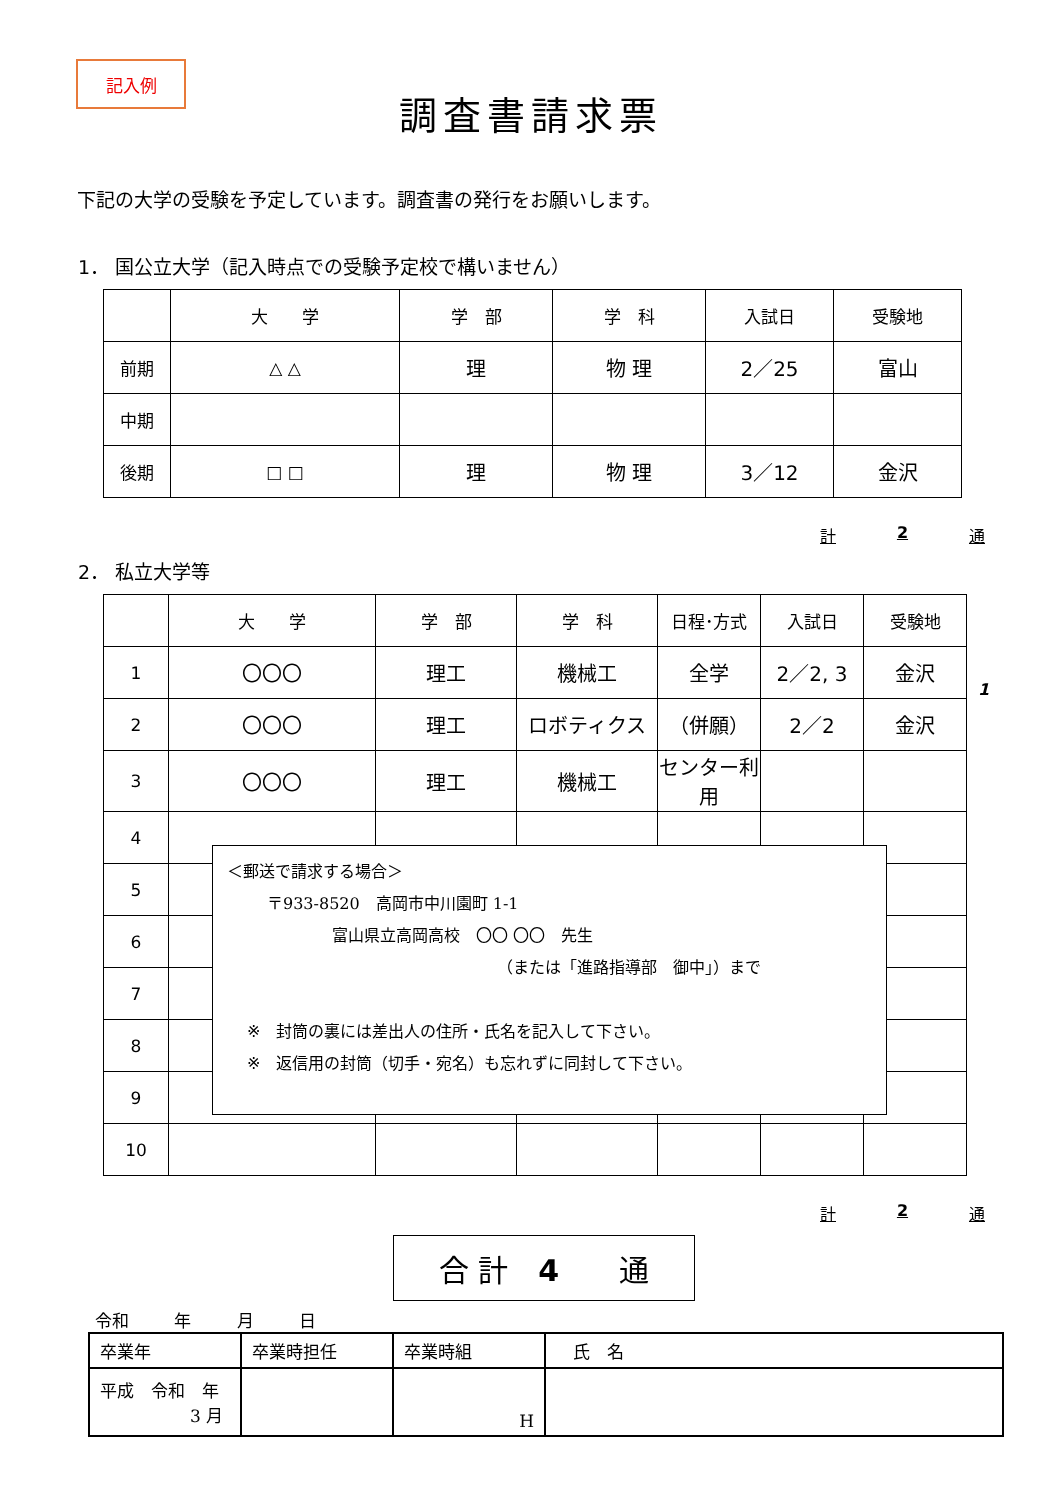記入例
調査書請求票
下記の大学の受験を予定しています。調査書の発行をお願いします。
1． 国公立大学（記入時点での受験予定校で構いません）
| | 大 学 | 学 部 | 学 科 | 入試日 | 受験地 |
| --- | --- | --- | --- | --- | --- |
| 前期 | △ △ | 理 | 物 理 | 2／25 | 富山 |
| 中期 | | | | | |
| 後期 | □ □ | 理 | 物 理 | 3／12 | 金沢 |
計 2 通
2． 私立大学等
| | 大 学 | 学 部 | 学 科 | 日程･方式 | 入試日 | 受験地 |
| --- | --- | --- | --- | --- | --- | --- |
| 1 | 〇〇〇 | 理工 | 機械工 | 全学 | 2／2, 3 | 金沢 |
| 2 | 〇〇〇 | 理工 | ロボティクス | （併願） | 2／2 | 金沢 |
| 3 | 〇〇〇 | 理工 | 機械工 | センター利用 | | |
| 4 | | | | | | |
| 5 | | | | | | |
| 6 | | | | | | |
| 7 | | | | | | |
| 8 | | | | | | |
| 9 | | | | | | |
| 10 | | | | | | |
1
＜郵送で請求する場合＞
〒933-8520　高岡市中川園町 1-1
富山県立高岡高校　〇〇 〇〇　先生
（または「進路指導部　御中」）まで
※　封筒の裏には差出人の住所・氏名を記入して下さい。
※　返信用の封筒（切手・宛名）も忘れずに同封して下さい。
計 2 通
合 計　4　　通
令和 年 月 日
| 卒業年 | 卒業時担任 | 卒業時組 | 氏 名 |
| 平成 令和 年 3 月 | | H | |